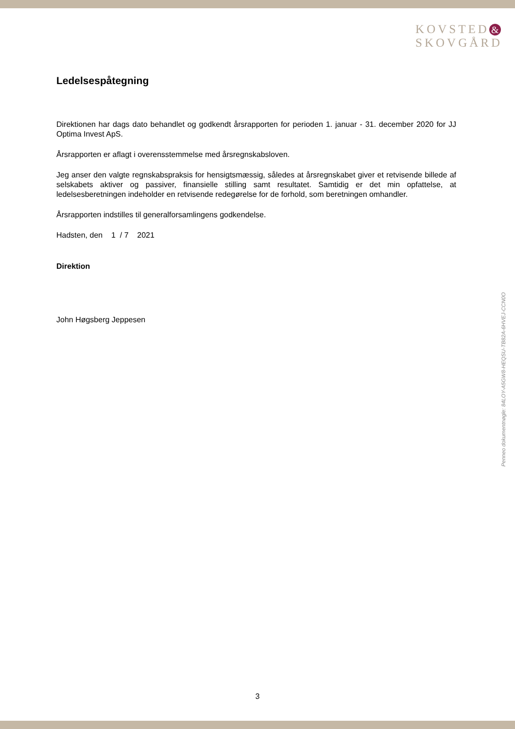KOVSTED &
SKOVGÅRD
Ledelsespåtegning
Direktionen har dags dato behandlet og godkendt årsrapporten for perioden 1. januar - 31. december 2020 for JJ Optima Invest ApS.
Årsrapporten er aflagt i overensstemmelse med årsregnskabsloven.
Jeg anser den valgte regnskabspraksis for hensigtsmæssig, således at årsregnskabet giver et retvisende billede af selskabets aktiver og passiver, finansielle stilling samt resultatet. Samtidig er det min opfattelse, at ledelsesberetningen indeholder en retvisende redegørelse for de forhold, som beretningen omhandler.
Årsrapporten indstilles til generalforsamlingens godkendelse.
Hadsten, den 1 / 7 2021
Direktion
John Høgsberg Jeppesen
Penneo dokumentnøgle: 84LOY-A5GW8-HEQSU-TB82A-6HVEJ-CCN0O
3